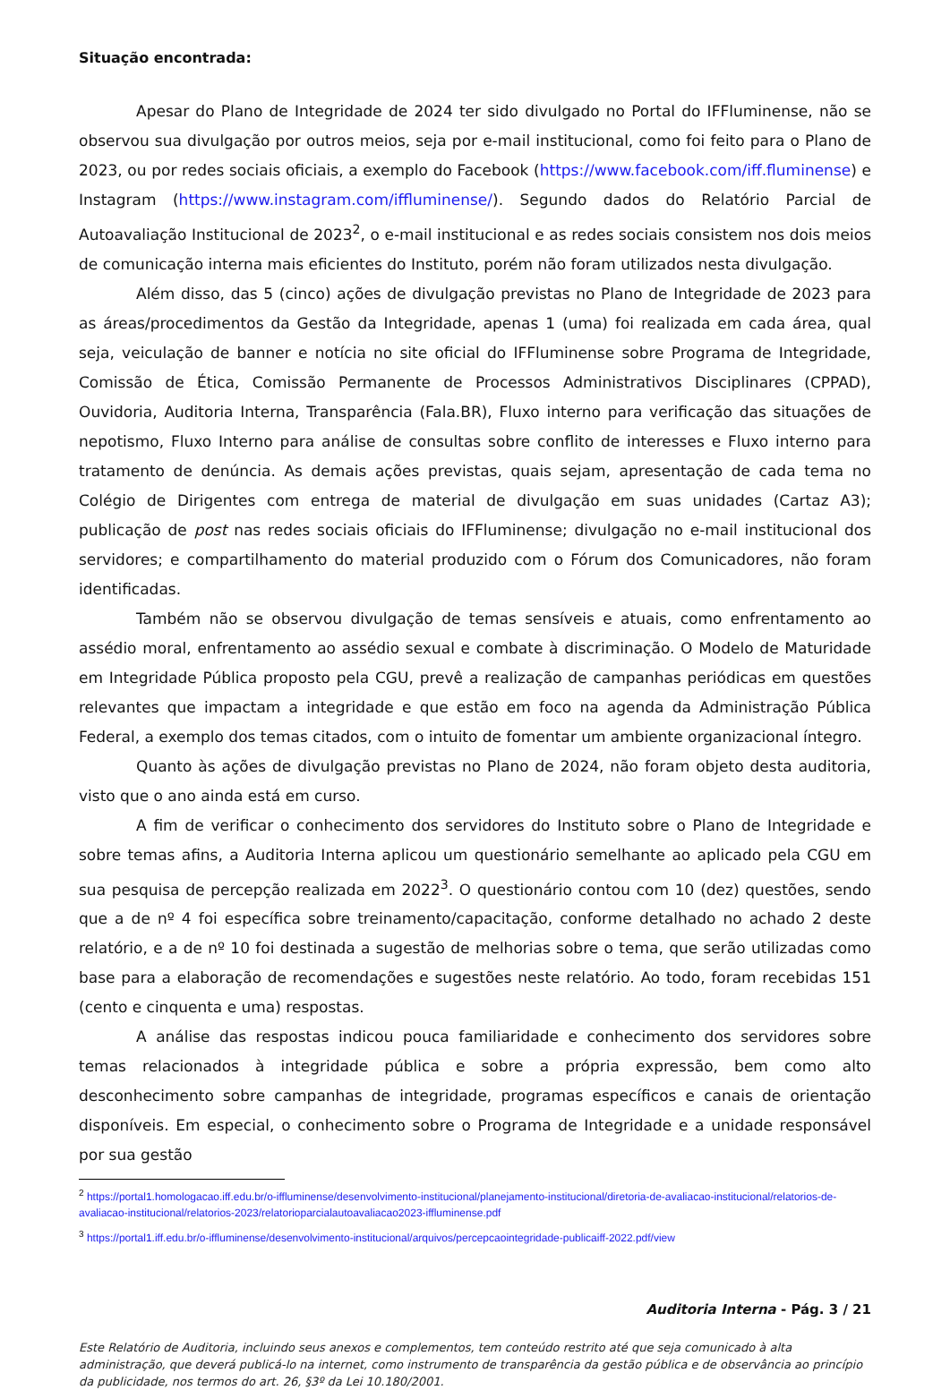Situação encontrada:
Apesar do Plano de Integridade de 2024 ter sido divulgado no Portal do IFFluminense, não se observou sua divulgação por outros meios, seja por e-mail institucional, como foi feito para o Plano de 2023, ou por redes sociais oficiais, a exemplo do Facebook (https://www.facebook.com/iff.fluminense) e Instagram (https://www.instagram.com/iffluminense/). Segundo dados do Relatório Parcial de Autoavaliação Institucional de 2023<sup>2</sup>, o e-mail institucional e as redes sociais consistem nos dois meios de comunicação interna mais eficientes do Instituto, porém não foram utilizados nesta divulgação.
Além disso, das 5 (cinco) ações de divulgação previstas no Plano de Integridade de 2023 para as áreas/procedimentos da Gestão da Integridade, apenas 1 (uma) foi realizada em cada área, qual seja, veiculação de banner e notícia no site oficial do IFFluminense sobre Programa de Integridade, Comissão de Ética, Comissão Permanente de Processos Administrativos Disciplinares (CPPAD), Ouvidoria, Auditoria Interna, Transparência (Fala.BR), Fluxo interno para verificação das situações de nepotismo, Fluxo Interno para análise de consultas sobre conflito de interesses e Fluxo interno para tratamento de denúncia. As demais ações previstas, quais sejam, apresentação de cada tema no Colégio de Dirigentes com entrega de material de divulgação em suas unidades (Cartaz A3); publicação de post nas redes sociais oficiais do IFFluminense; divulgação no e-mail institucional dos servidores; e compartilhamento do material produzido com o Fórum dos Comunicadores, não foram identificadas.
Também não se observou divulgação de temas sensíveis e atuais, como enfrentamento ao assédio moral, enfrentamento ao assédio sexual e combate à discriminação. O Modelo de Maturidade em Integridade Pública proposto pela CGU, prevê a realização de campanhas periódicas em questões relevantes que impactam a integridade e que estão em foco na agenda da Administração Pública Federal, a exemplo dos temas citados, com o intuito de fomentar um ambiente organizacional íntegro.
Quanto às ações de divulgação previstas no Plano de 2024, não foram objeto desta auditoria, visto que o ano ainda está em curso.
A fim de verificar o conhecimento dos servidores do Instituto sobre o Plano de Integridade e sobre temas afins, a Auditoria Interna aplicou um questionário semelhante ao aplicado pela CGU em sua pesquisa de percepção realizada em 2022<sup>3</sup>. O questionário contou com 10 (dez) questões, sendo que a de nº 4 foi específica sobre treinamento/capacitação, conforme detalhado no achado 2 deste relatório, e a de nº 10 foi destinada a sugestão de melhorias sobre o tema, que serão utilizadas como base para a elaboração de recomendações e sugestões neste relatório. Ao todo, foram recebidas 151 (cento e cinquenta e uma) respostas.
A análise das respostas indicou pouca familiaridade e conhecimento dos servidores sobre temas relacionados à integridade pública e sobre a própria expressão, bem como alto desconhecimento sobre campanhas de integridade, programas específicos e canais de orientação disponíveis. Em especial, o conhecimento sobre o Programa de Integridade e a unidade responsável por sua gestão
<sup>2</sup> https://portal1.homologacao.iff.edu.br/o-iffluminense/desenvolvimento-institucional/planejamento-institucional/diretoria-de-avaliacao-institucional/relatorios-de-avaliacao-institucional/relatorios-2023/relatorioparcialautoavaliacao2023-iffluminense.pdf
<sup>3</sup> https://portal1.iff.edu.br/o-iffluminense/desenvolvimento-institucional/arquivos/percepcaointegridade-publicaiff-2022.pdf/view
Auditoria Interna - Pág. 3 / 21
Este Relatório de Auditoria, incluindo seus anexos e complementos, tem conteúdo restrito até que seja comunicado à alta administração, que deverá publicá-lo na internet, como instrumento de transparência da gestão pública e de observância ao princípio da publicidade, nos termos do art. 26, §3º da Lei 10.180/2001.